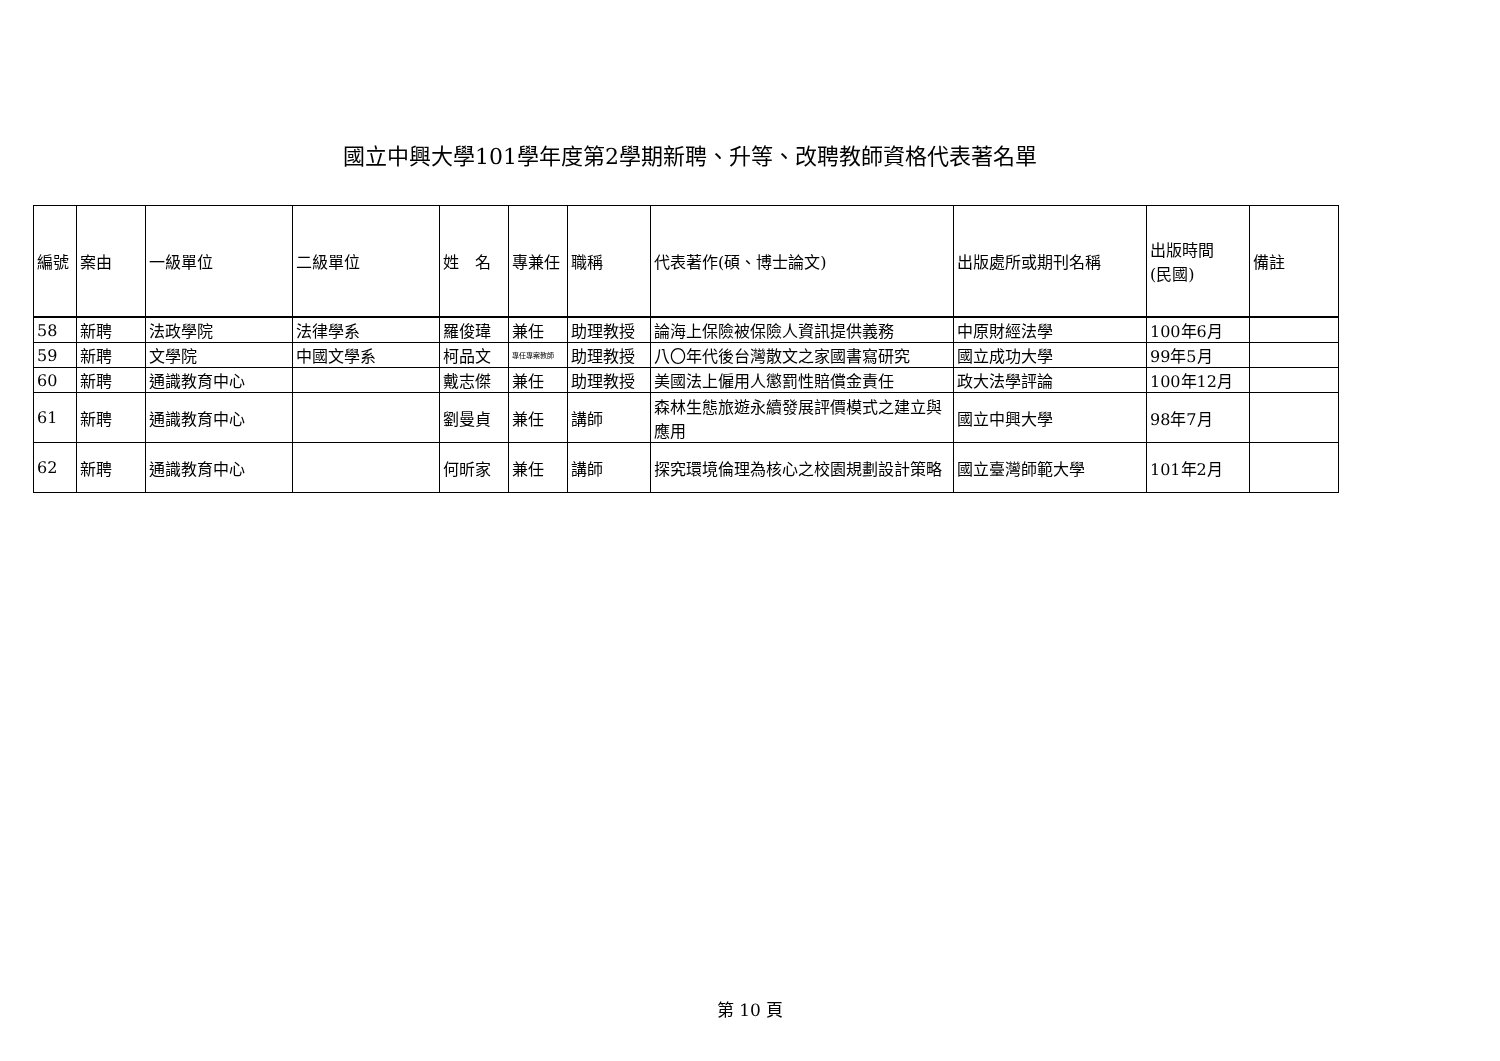國立中興大學101學年度第2學期新聘、升等、改聘教師資格代表著名單
| 編號 | 案由 | 一級單位 | 二級單位 | 姓 名 | 專兼任 | 職稱 | 代表著作(碩、博士論文) | 出版處所或期刊名稱 | 出版時間 (民國) | 備註 |
| --- | --- | --- | --- | --- | --- | --- | --- | --- | --- | --- |
| 58 | 新聘 | 法政學院 | 法律學系 | 羅俊瑋 | 兼任 | 助理教授 | 論海上保險被保險人資訊提供義務 | 中原財經法學 | 100年6月 | |
| 59 | 新聘 | 文學院 | 中國文學系 | 柯品文 | 專任專案教師 | 助理教授 | 八〇年代後台灣散文之家國書寫研究 | 國立成功大學 | 99年5月 | |
| 60 | 新聘 | 通識教育中心 | | 戴志傑 | 兼任 | 助理教授 | 美國法上僱用人懲罰性賠償金責任 | 政大法學評論 | 100年12月 | |
| 61 | 新聘 | 通識教育中心 | | 劉曼貞 | 兼任 | 講師 | 森林生態旅遊永續發展評價模式之建立與應用 | 國立中興大學 | 98年7月 | |
| 62 | 新聘 | 通識教育中心 | | 何昕家 | 兼任 | 講師 | 探究環境倫理為核心之校園規劃設計策略 | 國立臺灣師範大學 | 101年2月 | |
第 10 頁